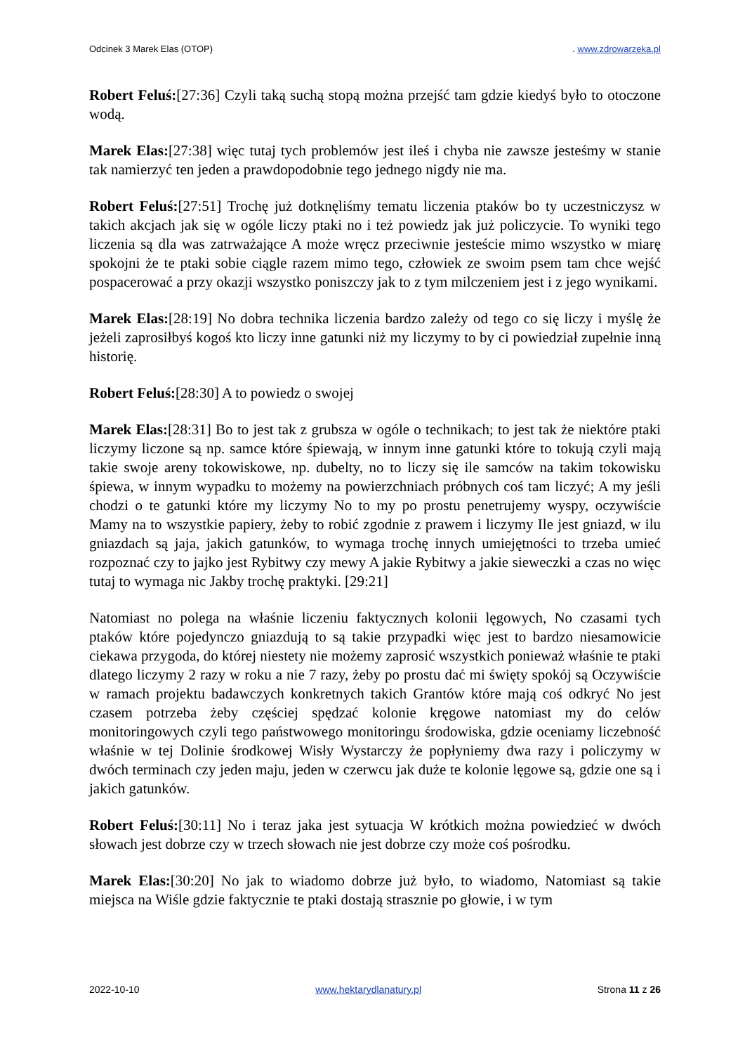Odcinek 3 Marek Elas (OTOP). www.zdrowarzeka.pl
Robert Feluś:[27:36] Czyli taką suchą stopą można przejść tam gdzie kiedyś było to otoczone wodą.
Marek Elas:[27:38] więc tutaj tych problemów jest ileś i chyba nie zawsze jesteśmy w stanie tak namierzyć ten jeden a prawdopodobnie tego jednego nigdy nie ma.
Robert Feluś:[27:51] Trochę już dotknęliśmy tematu liczenia ptaków bo ty uczestniczysz w takich akcjach jak się w ogóle liczy ptaki no i też powiedz jak już policzycie. To wyniki tego liczenia są dla was zatrważające A może wręcz przeciwnie jesteście mimo wszystko w miarę spokojni że te ptaki sobie ciągle razem mimo tego, człowiek ze swoim psem tam chce wejść pospacerować a przy okazji wszystko poniszczy jak to z tym milczeniem jest i z jego wynikami.
Marek Elas:[28:19] No dobra technika liczenia bardzo zależy od tego co się liczy i myślę że jeżeli zaprosiłbyś kogoś kto liczy inne gatunki niż my liczymy to by ci powiedział zupełnie inną historię.
Robert Feluś:[28:30] A to powiedz o swojej
Marek Elas:[28:31] Bo to jest tak z grubsza w ogóle o technikach; to jest tak że niektóre ptaki liczymy liczone są np. samce które śpiewają, w innym inne gatunki które to tokują czyli mają takie swoje areny tokowiskowe, np. dubelty, no to liczy się ile samców na takim tokowisku śpiewa, w innym wypadku to możemy na powierzchniach próbnych coś tam liczyć; A my jeśli chodzi o te gatunki które my liczymy No to my po prostu penetrujemy wyspy, oczywiście Mamy na to wszystkie papiery, żeby to robić zgodnie z prawem i liczymy Ile jest gniazd, w ilu gniazdach są jaja, jakich gatunków, to wymaga trochę innych umiejętności to trzeba umieć rozpoznać czy to jajko jest Rybitwy czy mewy A jakie Rybitwy a jakie sieweczki a czas no więc tutaj to wymaga nic Jakby trochę praktyki. [29:21]
Natomiast no polega na właśnie liczeniu faktycznych kolonii lęgowych, No czasami tych ptaków które pojedynczo gniazdują to są takie przypadki więc jest to bardzo niesamowicie ciekawa przygoda, do której niestety nie możemy zaprosić wszystkich ponieważ właśnie te ptaki dlatego liczymy 2 razy w roku a nie 7 razy, żeby po prostu dać mi święty spokój są Oczywiście w ramach projektu badawczych konkretnych takich Grantów które mają coś odkryć No jest czasem potrzeba żeby częściej spędzać kolonie kręgowe natomiast my do celów monitoringowych czyli tego państwowego monitoringu środowiska, gdzie oceniamy liczebność właśnie w tej Dolinie środkowej Wisły Wystarczy że popłyniemy dwa razy i policzymy w dwóch terminach czy jeden maju, jeden w czerwcu jak duże te kolonie lęgowe są, gdzie one są i jakich gatunków.
Robert Feluś:[30:11] No i teraz jaka jest sytuacja W krótkich można powiedzieć w dwóch słowach jest dobrze czy w trzech słowach nie jest dobrze czy może coś pośrodku.
Marek Elas:[30:20] No jak to wiadomo dobrze już było, to wiadomo, Natomiast są takie miejsca na Wiśle gdzie faktycznie te ptaki dostają strasznie po głowie, i w tym
2022-10-10 www.hektarydlanatury.pl Strona 11 z 26